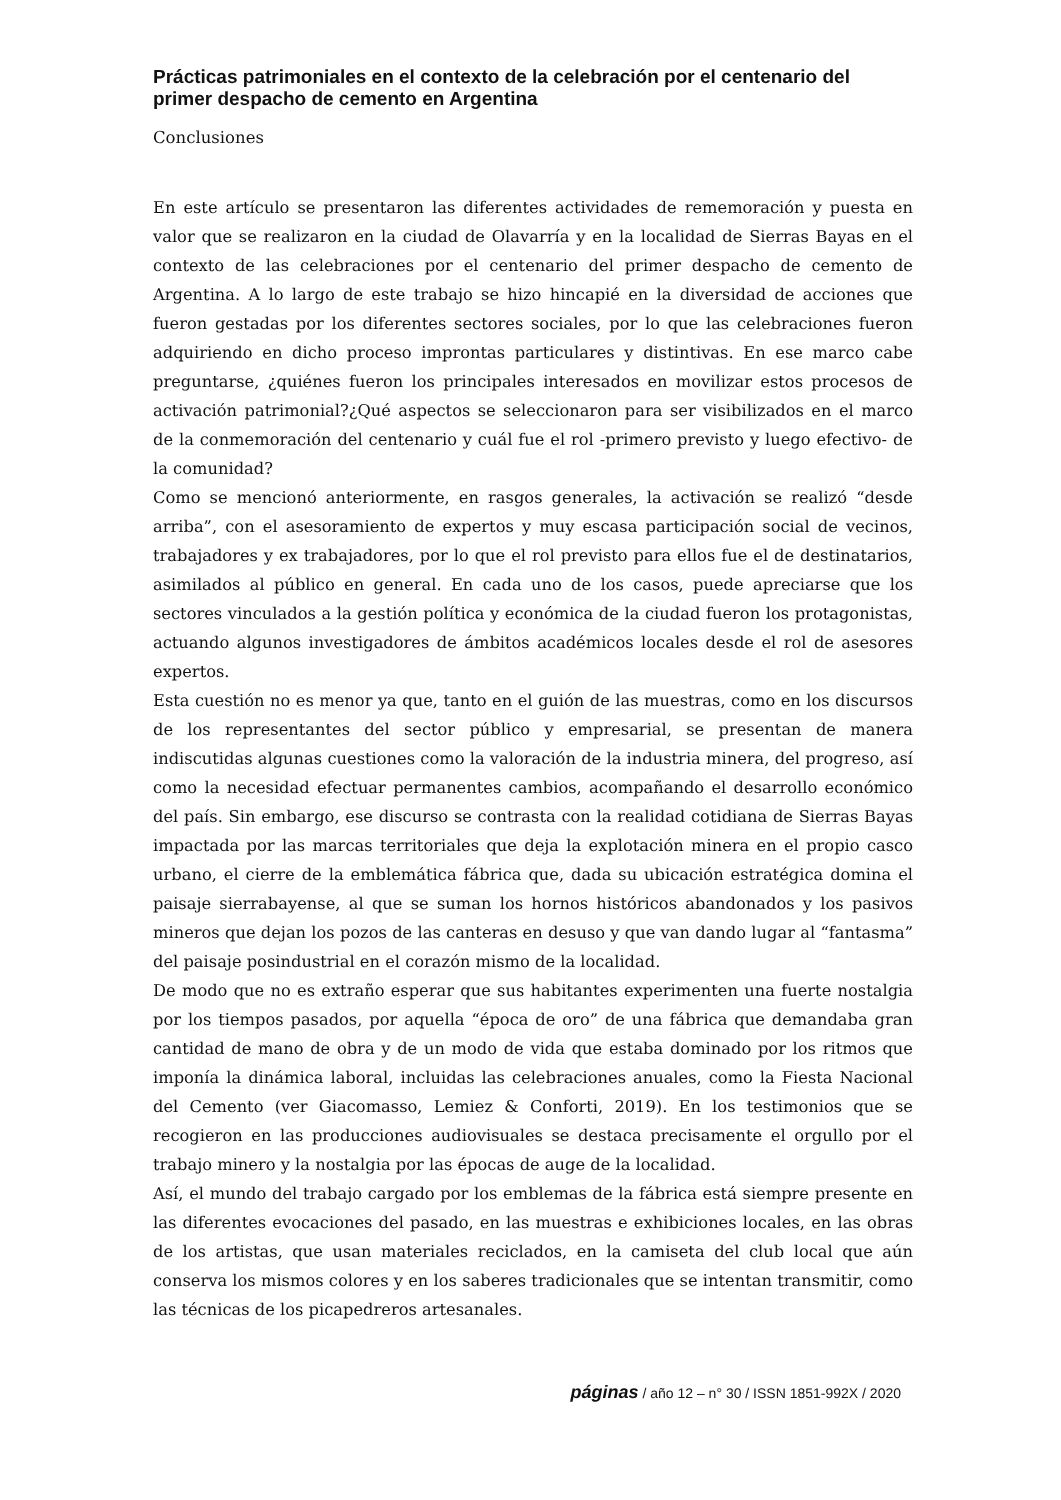Prácticas patrimoniales en el contexto de la celebración por el centenario del primer despacho de cemento en Argentina
Conclusiones
En este artículo se presentaron las diferentes actividades de rememoración y puesta en valor que se realizaron en la ciudad de Olavarría y en la localidad de Sierras Bayas en el contexto de las celebraciones por el centenario del primer despacho de cemento de Argentina. A lo largo de este trabajo se hizo hincapié en la diversidad de acciones que fueron gestadas por los diferentes sectores sociales, por lo que las celebraciones fueron adquiriendo en dicho proceso improntas particulares y distintivas. En ese marco cabe preguntarse, ¿quiénes fueron los principales interesados en movilizar estos procesos de activación patrimonial?¿Qué aspectos se seleccionaron para ser visibilizados en el marco de la conmemoración del centenario y cuál fue el rol -primero previsto y luego efectivo- de la comunidad?
Como se mencionó anteriormente, en rasgos generales, la activación se realizó “desde arriba”, con el asesoramiento de expertos y muy escasa participación social de vecinos, trabajadores y ex trabajadores, por lo que el rol previsto para ellos fue el de destinatarios, asimilados al público en general. En cada uno de los casos, puede apreciarse que los sectores vinculados a la gestión política y económica de la ciudad fueron los protagonistas, actuando algunos investigadores de ámbitos académicos locales desde el rol de asesores expertos.
Esta cuestión no es menor ya que, tanto en el guión de las muestras, como en los discursos de los representantes del sector público y empresarial, se presentan de manera indiscutidas algunas cuestiones como la valoración de la industria minera, del progreso, así como la necesidad efectuar permanentes cambios, acompañando el desarrollo económico del país. Sin embargo, ese discurso se contrasta con la realidad cotidiana de Sierras Bayas impactada por las marcas territoriales que deja la explotación minera en el propio casco urbano, el cierre de la emblemática fábrica que, dada su ubicación estratégica domina el paisaje sierrabayense, al que se suman los hornos históricos abandonados y los pasivos mineros que dejan los pozos de las canteras en desuso y que van dando lugar al “fantasma” del paisaje posindustrial en el corazón mismo de la localidad.
De modo que no es extraño esperar que sus habitantes experimenten una fuerte nostalgia por los tiempos pasados, por aquella “época de oro” de una fábrica que demandaba gran cantidad de mano de obra y de un modo de vida que estaba dominado por los ritmos que imponía la dinámica laboral, incluidas las celebraciones anuales, como la Fiesta Nacional del Cemento (ver Giacomasso, Lemiez & Conforti, 2019). En los testimonios que se recogieron en las producciones audiovisuales se destaca precisamente el orgullo por el trabajo minero y la nostalgia por las épocas de auge de la localidad.
Así, el mundo del trabajo cargado por los emblemas de la fábrica está siempre presente en las diferentes evocaciones del pasado, en las muestras e exhibiciones locales, en las obras de los artistas, que usan materiales reciclados, en la camiseta del club local que aún conserva los mismos colores y en los saberes tradicionales que se intentan transmitir, como las técnicas de los picapedreros artesanales.
páginas / año 12 – n° 30 / ISSN 1851-992X / 2020